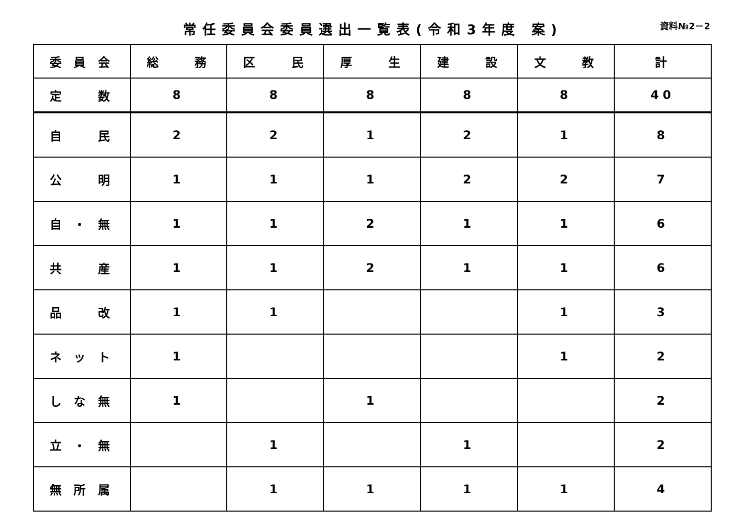常任委員会委員選出一覧表(令和3年度 案)
資料№2－2
| 委員会 | 総 務 | 区 民 | 厚 生 | 建 設 | 文 教 | 計 |
| 定 数 | 8 | 8 | 8 | 8 | 8 | 40 |
| 自 民 | 2 | 2 | 1 | 2 | 1 | 8 |
| 公 明 | 1 | 1 | 1 | 2 | 2 | 7 |
| 自・無 | 1 | 1 | 2 | 1 | 1 | 6 |
| 共 産 | 1 | 1 | 2 | 1 | 1 | 6 |
| 品 改 | 1 | 1 | | | 1 | 3 |
| ネット | 1 | | | | 1 | 2 |
| しな無 | 1 | | 1 | | | 2 |
| 立・無 | | 1 | | 1 | | 2 |
| 無所属 | | 1 | 1 | 1 | 1 | 4 |